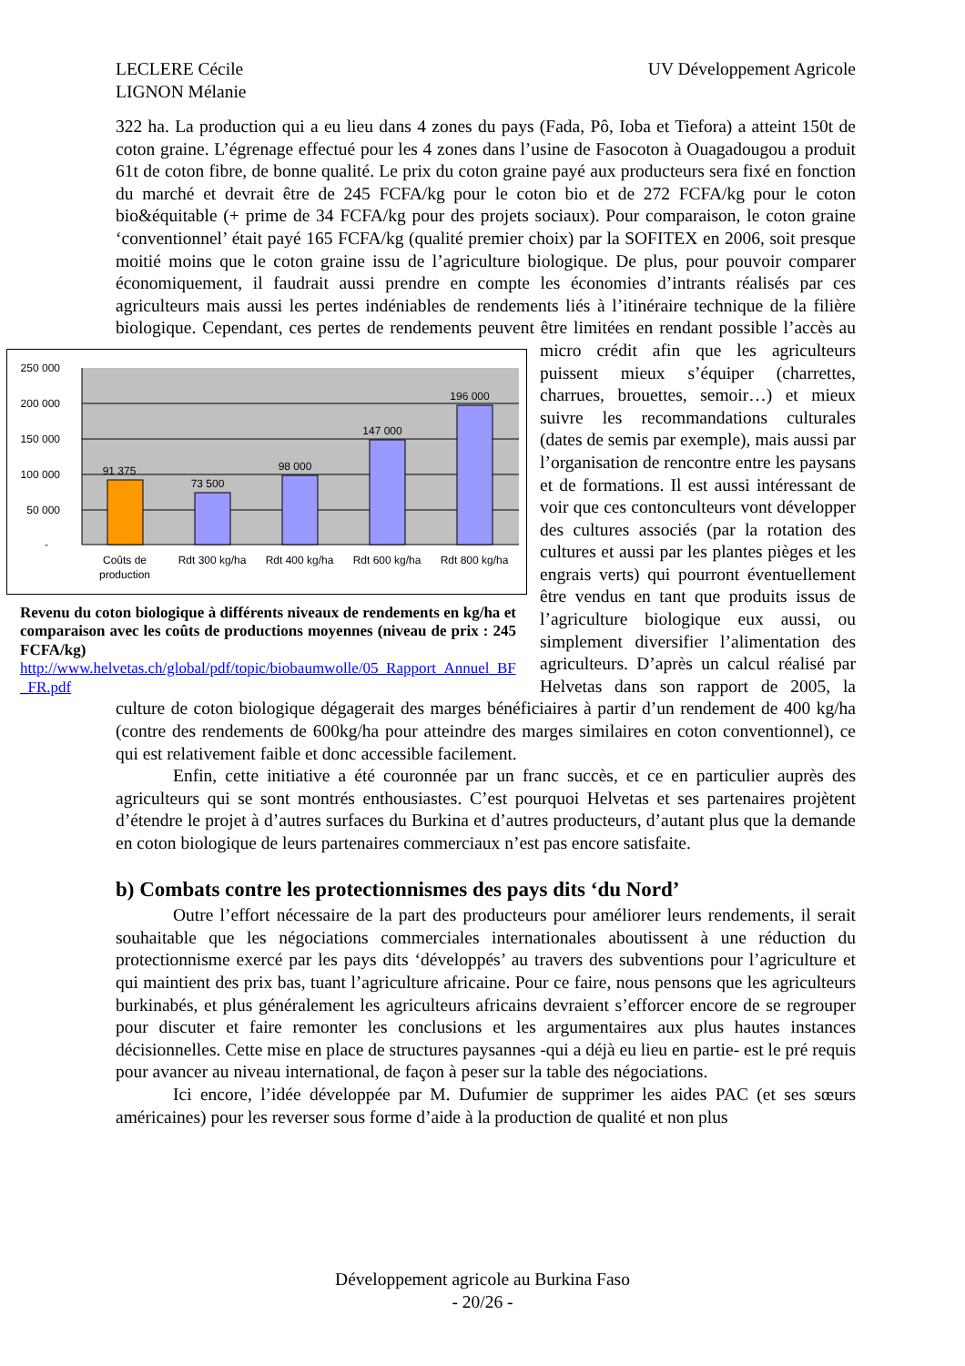UV Développement Agricole LECLERE Cécile
LIGNON Mélanie
322 ha. La production qui a eu lieu dans 4 zones du pays (Fada, Pô, Ioba et Tiefora) a atteint 150t de coton graine. L’égrenage effectué pour les 4 zones dans l’usine de Fasocoton à Ouagadougou a produit 61t de coton fibre, de bonne qualité. Le prix du coton graine payé aux producteurs sera fixé en fonction du marché et devrait être de 245 FCFA/kg pour le coton bio et de 272 FCFA/kg pour le coton bio&équitable (+ prime de 34 FCFA/kg pour des projets sociaux). Pour comparaison, le coton graine ‘conventionnel’ était payé 165 FCFA/kg (qualité premier choix) par la SOFITEX en 2006, soit presque moitié moins que le coton graine issu de l’agriculture biologique. De plus, pour pouvoir comparer économiquement, il faudrait aussi prendre en compte les économies d’intrants réalisés par ces agriculteurs mais aussi les pertes indéniables de rendements liés à l’itinéraire technique de la filière biologique. Cependant, ces pertes de rendements peuvent être limitées en rendant possible l’accès au micro crédit afin
250 000
200 000
150 000
100 000
50 000
-
91 375
73 500
98 000
147 000
196 000
Coûts de
production
Rdt 300 kg/ha
Rdt 400 kg/ha
Rdt 600 kg/ha
Rdt 800 kg/ha
Revenu du coton biologique à différents niveaux de rendements en kg/ha et comparaison avec les coûts de productions moyennes (niveau de prix : 245 FCFA/kg)
http://www.helvetas.ch/global/pdf/topic/biobaumwolle/05_Rapport_Annuel_BF_FR.pdf que les agriculteurs puissent mieux s’équiper (charrettes, charrues, brouettes, semoir…) et mieux suivre les recommandations culturales (dates de semis par exemple), mais aussi par l’organisation de rencontre entre les paysans et de formations. Il est aussi intéressant de voir que ces contonculteurs vont développer des cultures associés (par la rotation des cultures et aussi par les plantes pièges et les engrais verts) qui pourront éventuellement être vendus en tant que produits issus de l’agriculture biologique eux aussi, ou simplement diversifier l’alimentation des agriculteurs. D’après un calcul réalisé par Helvetas dans son rapport de 2005, la culture de coton biologique dégagerait des marges bénéficiaires à partir d’un rendement de 400 kg/ha (contre des rendements de 600kg/ha pour atteindre des marges similaires en coton conventionnel), ce qui est relativement faible et donc accessible facilement.
Enfin, cette initiative a été couronnée par un franc succès, et ce en particulier auprès des agriculteurs qui se sont montrés enthousiastes. C’est pourquoi Helvetas et ses partenaires projètent d’étendre le projet à d’autres surfaces du Burkina et d’autres producteurs, d’autant plus que la demande en coton biologique de leurs partenaires commerciaux n’est pas encore satisfaite.
b) Combats contre les protectionnismes des pays dits ‘du Nord’
Outre l’effort nécessaire de la part des producteurs pour améliorer leurs rendements, il serait souhaitable que les négociations commerciales internationales aboutissent à une réduction du protectionnisme exercé par les pays dits ‘développés’ au travers des subventions pour l’agriculture et qui maintient des prix bas, tuant l’agriculture africaine. Pour ce faire, nous pensons que les agriculteurs burkinabés, et plus généralement les agriculteurs africains devraient s’efforcer encore de se regrouper pour discuter et faire remonter les conclusions et les argumentaires aux plus hautes instances décisionnelles. Cette mise en place de structures paysannes -qui a déjà eu lieu en partie- est le pré requis pour avancer au niveau international, de façon à peser sur la table des négociations.
Ici encore, l’idée développée par M. Dufumier de supprimer les aides PAC (et ses sœurs américaines) pour les reverser sous forme d’aide à la production de qualité et non plus
Développement agricole au Burkina Faso
- 20/26 -